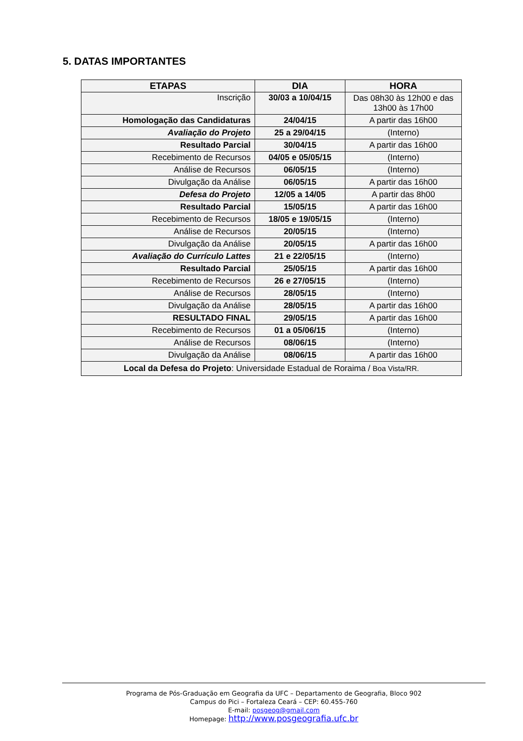5. DATAS IMPORTANTES
| ETAPAS | DIA | HORA |
| --- | --- | --- |
| Inscrição | 30/03 a 10/04/15 | Das 08h30 às 12h00 e das 13h00 às 17h00 |
| Homologação das Candidaturas | 24/04/15 | A partir das 16h00 |
| Avaliação do Projeto | 25 a 29/04/15 | (Interno) |
| Resultado Parcial | 30/04/15 | A partir das 16h00 |
| Recebimento de Recursos | 04/05 e 05/05/15 | (Interno) |
| Análise de Recursos | 06/05/15 | (Interno) |
| Divulgação da Análise | 06/05/15 | A partir das 16h00 |
| Defesa do Projeto | 12/05 a 14/05 | A partir das 8h00 |
| Resultado Parcial | 15/05/15 | A partir das 16h00 |
| Recebimento de Recursos | 18/05 e 19/05/15 | (Interno) |
| Análise de Recursos | 20/05/15 | (Interno) |
| Divulgação da Análise | 20/05/15 | A partir das 16h00 |
| Avaliação do Currículo Lattes | 21 e 22/05/15 | (Interno) |
| Resultado Parcial | 25/05/15 | A partir das 16h00 |
| Recebimento de Recursos | 26 e 27/05/15 | (Interno) |
| Análise de Recursos | 28/05/15 | (Interno) |
| Divulgação da Análise | 28/05/15 | A partir das 16h00 |
| RESULTADO FINAL | 29/05/15 | A partir das 16h00 |
| Recebimento de Recursos | 01 a 05/06/15 | (Interno) |
| Análise de Recursos | 08/06/15 | (Interno) |
| Divulgação da Análise | 08/06/15 | A partir das 16h00 |
| Local da Defesa do Projeto : Universidade Estadual de Roraima / Boa Vista/RR. | | |
Programa de Pós-Graduação em Geografia da UFC – Departamento de Geografia, Bloco 902
Campus do Pici – Fortaleza Ceará – CEP: 60.455-760
E-mail: posgeog@gmail.com
Homepage: http://www.posgeografia.ufc.br